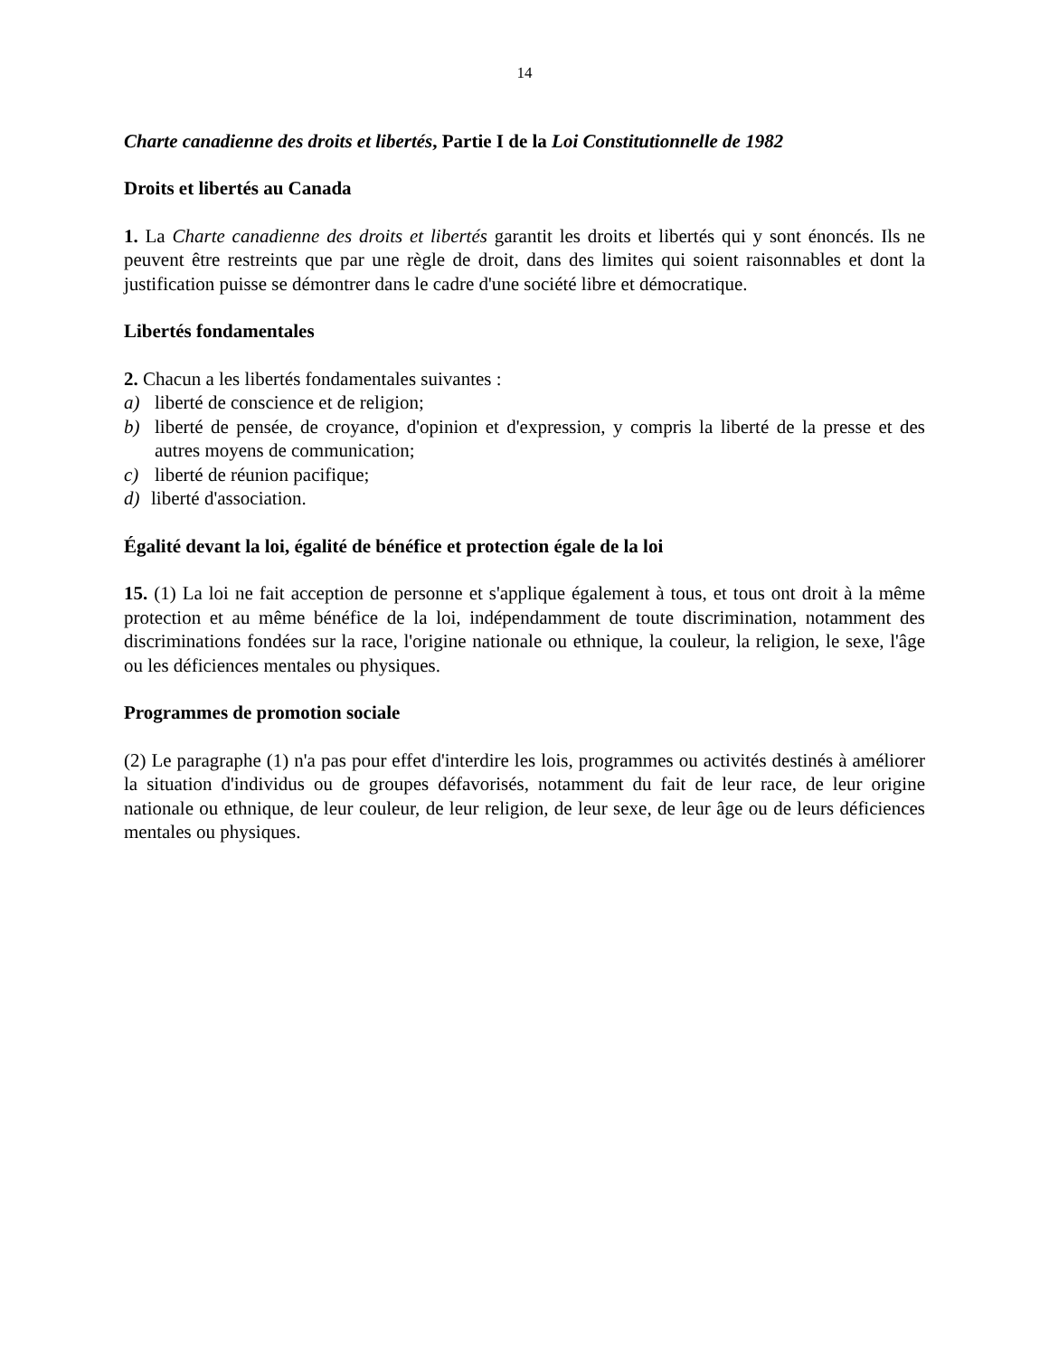14
Charte canadienne des droits et libertés, Partie I de la Loi Constitutionnelle de 1982
Droits et libertés au Canada
1. La Charte canadienne des droits et libertés garantit les droits et libertés qui y sont énoncés. Ils ne peuvent être restreints que par une règle de droit, dans des limites qui soient raisonnables et dont la justification puisse se démontrer dans le cadre d'une société libre et démocratique.
Libertés fondamentales
2. Chacun a les libertés fondamentales suivantes :
a) liberté de conscience et de religion;
b) liberté de pensée, de croyance, d'opinion et d'expression, y compris la liberté de la presse et des autres moyens de communication;
c) liberté de réunion pacifique;
d) liberté d'association.
Égalité devant la loi, égalité de bénéfice et protection égale de la loi
15. (1) La loi ne fait acception de personne et s'applique également à tous, et tous ont droit à la même protection et au même bénéfice de la loi, indépendamment de toute discrimination, notamment des discriminations fondées sur la race, l'origine nationale ou ethnique, la couleur, la religion, le sexe, l'âge ou les déficiences mentales ou physiques.
Programmes de promotion sociale
(2) Le paragraphe (1) n'a pas pour effet d'interdire les lois, programmes ou activités destinés à améliorer la situation d'individus ou de groupes défavorisés, notamment du fait de leur race, de leur origine nationale ou ethnique, de leur couleur, de leur religion, de leur sexe, de leur âge ou de leurs déficiences mentales ou physiques.